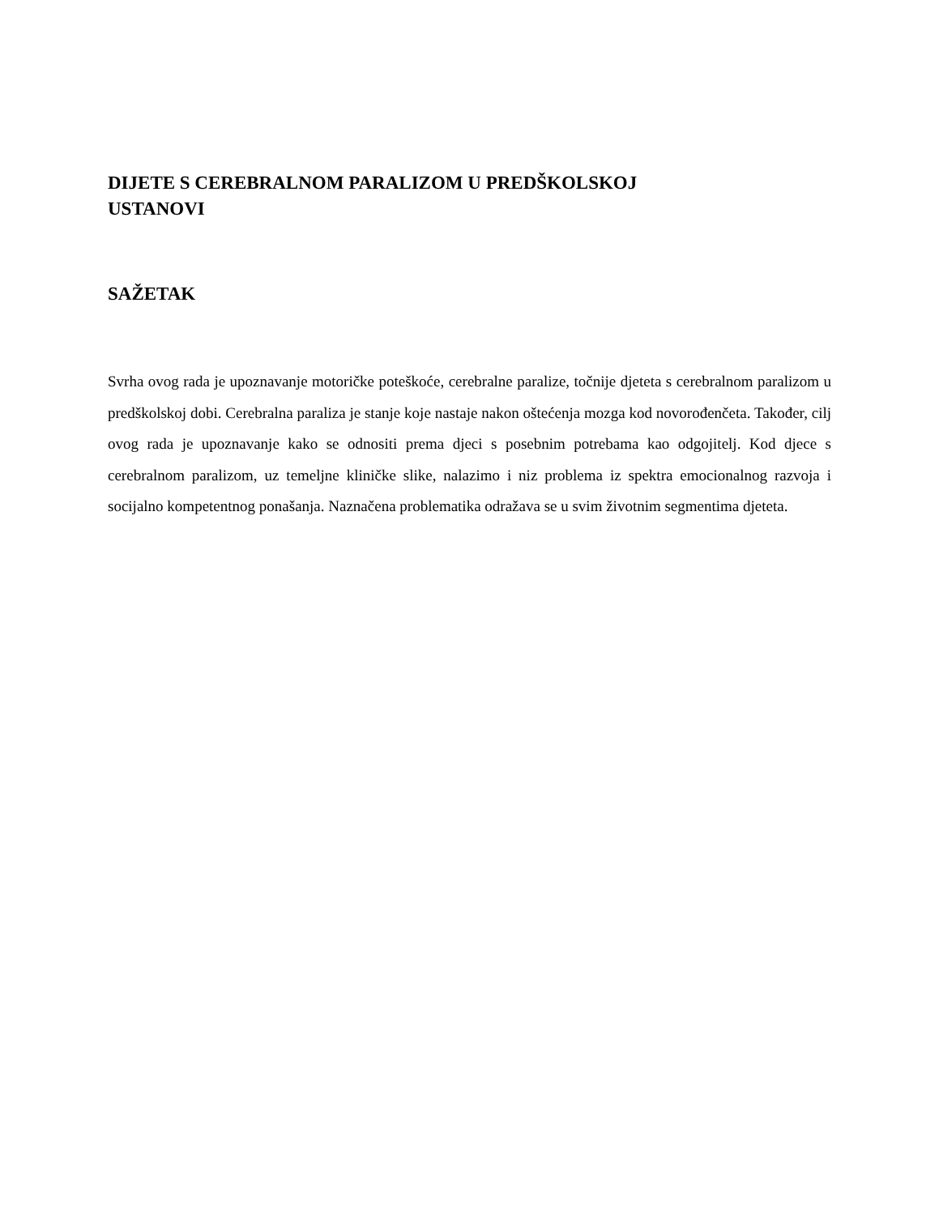DIJETE S CEREBRALNOM PARALIZOM U PREDŠKOLSKOJ
USTANOVI
SAŽETAK
Svrha ovog rada je upoznavanje motoričke poteškoće, cerebralne paralize, točnije djeteta s cerebralnom paralizom u predškolskoj dobi. Cerebralna paraliza je stanje koje nastaje nakon oštećenja mozga kod novorođenčeta. Također, cilj ovog rada je upoznavanje kako se odnositi prema djeci s posebnim potrebama kao odgojitelj. Kod djece s cerebralnom paralizom, uz temeljne kliničke slike, nalazimo i niz problema iz spektra emocionalnog razvoja i socijalno kompetentnog ponašanja. Naznačena problematika odražava se u svim životnim segmentima djeteta.